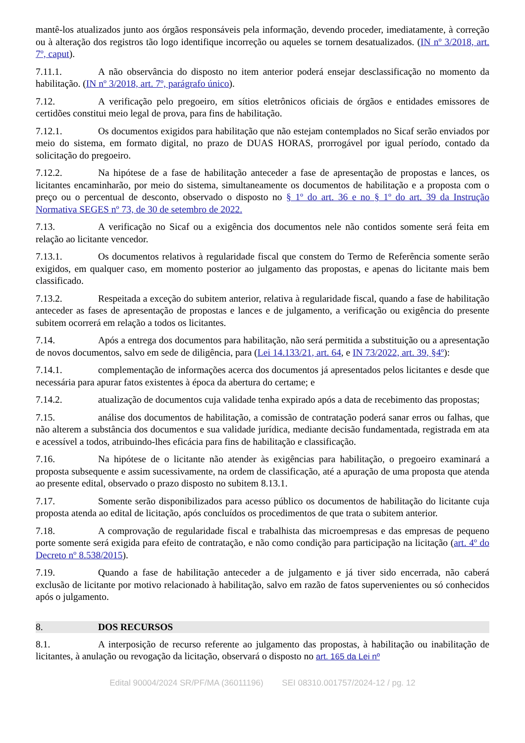mantê-los atualizados junto aos órgãos responsáveis pela informação, devendo proceder, imediatamente, à correção ou à alteração dos registros tão logo identifique incorreção ou aqueles se tornem desatualizados. (IN nº 3/2018, art. 7º, caput).
7.11.1. A não observância do disposto no item anterior poderá ensejar desclassificação no momento da habilitação. (IN nº 3/2018, art. 7º, parágrafo único).
7.12. A verificação pelo pregoeiro, em sítios eletrônicos oficiais de órgãos e entidades emissores de certidões constitui meio legal de prova, para fins de habilitação.
7.12.1. Os documentos exigidos para habilitação que não estejam contemplados no Sicaf serão enviados por meio do sistema, em formato digital, no prazo de DUAS HORAS, prorrogável por igual período, contado da solicitação do pregoeiro.
7.12.2. Na hipótese de a fase de habilitação anteceder a fase de apresentação de propostas e lances, os licitantes encaminharão, por meio do sistema, simultaneamente os documentos de habilitação e a proposta com o preço ou o percentual de desconto, observado o disposto no § 1º do art. 36 e no § 1º do art. 39 da Instrução Normativa SEGES nº 73, de 30 de setembro de 2022.
7.13. A verificação no Sicaf ou a exigência dos documentos nele não contidos somente será feita em relação ao licitante vencedor.
7.13.1. Os documentos relativos à regularidade fiscal que constem do Termo de Referência somente serão exigidos, em qualquer caso, em momento posterior ao julgamento das propostas, e apenas do licitante mais bem classificado.
7.13.2. Respeitada a exceção do subitem anterior, relativa à regularidade fiscal, quando a fase de habilitação anteceder as fases de apresentação de propostas e lances e de julgamento, a verificação ou exigência do presente subitem ocorrerá em relação a todos os licitantes.
7.14. Após a entrega dos documentos para habilitação, não será permitida a substituição ou a apresentação de novos documentos, salvo em sede de diligência, para (Lei 14.133/21, art. 64, e IN 73/2022, art. 39, §4º):
7.14.1. complementação de informações acerca dos documentos já apresentados pelos licitantes e desde que necessária para apurar fatos existentes à época da abertura do certame; e
7.14.2. atualização de documentos cuja validade tenha expirado após a data de recebimento das propostas;
7.15. análise dos documentos de habilitação, a comissão de contratação poderá sanar erros ou falhas, que não alterem a substância dos documentos e sua validade jurídica, mediante decisão fundamentada, registrada em ata e acessível a todos, atribuindo-lhes eficácia para fins de habilitação e classificação.
7.16. Na hipótese de o licitante não atender às exigências para habilitação, o pregoeiro examinará a proposta subsequente e assim sucessivamente, na ordem de classificação, até a apuração de uma proposta que atenda ao presente edital, observado o prazo disposto no subitem 8.13.1.
7.17. Somente serão disponibilizados para acesso público os documentos de habilitação do licitante cuja proposta atenda ao edital de licitação, após concluídos os procedimentos de que trata o subitem anterior.
7.18. A comprovação de regularidade fiscal e trabalhista das microempresas e das empresas de pequeno porte somente será exigida para efeito de contratação, e não como condição para participação na licitação (art. 4º do Decreto nº 8.538/2015).
7.19. Quando a fase de habilitação anteceder a de julgamento e já tiver sido encerrada, não caberá exclusão de licitante por motivo relacionado à habilitação, salvo em razão de fatos supervenientes ou só conhecidos após o julgamento.
8. DOS RECURSOS
8.1. A interposição de recurso referente ao julgamento das propostas, à habilitação ou inabilitação de licitantes, à anulação ou revogação da licitação, observará o disposto no art. 165 da Lei nº
Edital 90004/2024 SR/PF/MA (36011196) SEI 08310.001757/2024-12 / pg. 12